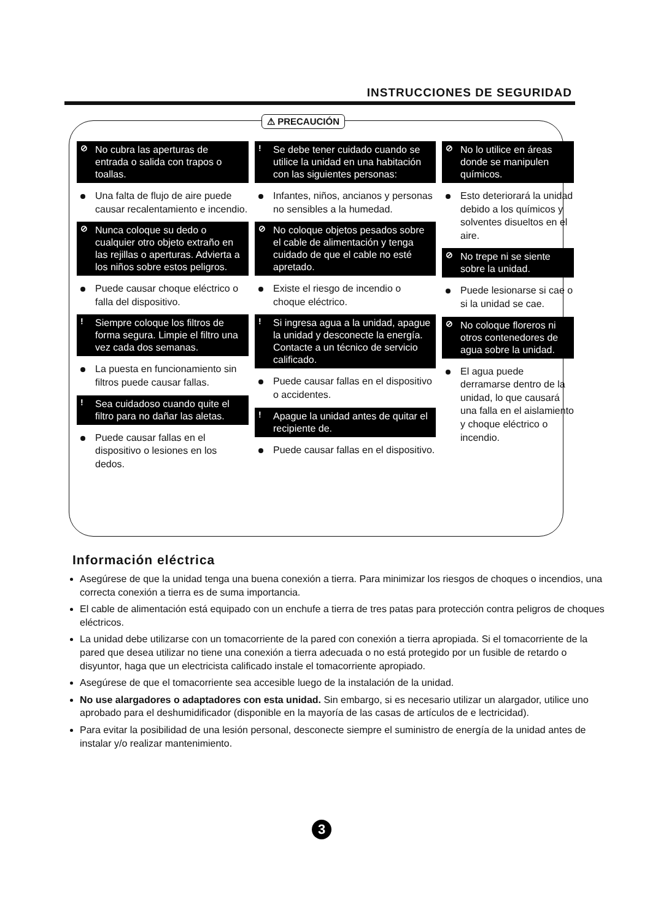INSTRUCCIONES DE SEGURIDAD
⚠ PRECAUCIÓN
⊘ No cubra las aperturas de entrada o salida con trapos o toallas.
Una falta de flujo de aire puede causar recalentamiento e incendio.
⊘ Nunca coloque su dedo o cualquier otro objeto extraño en las rejillas o aperturas. Advierta a los niños sobre estos peligros.
Puede causar choque eléctrico o falla del dispositivo.
! Siempre coloque los filtros de forma segura. Limpie el filtro una vez cada dos semanas.
La puesta en funcionamiento sin filtros puede causar fallas.
! Sea cuidadoso cuando quite el filtro para no dañar las aletas.
Puede causar fallas en el dispositivo o lesiones en los dedos.
! Se debe tener cuidado cuando se utilice la unidad en una habitación con las siguientes personas:
Infantes, niños, ancianos y personas no sensibles a la humedad.
⊘ No coloque objetos pesados sobre el cable de alimentación y tenga cuidado de que el cable no esté apretado.
Existe el riesgo de incendio o choque eléctrico.
! Si ingresa agua a la unidad, apague la unidad y desconecte la energía. Contacte a un técnico de servicio calificado.
Puede causar fallas en el dispositivo o accidentes.
! Apague la unidad antes de quitar el recipiente de.
Puede causar fallas en el dispositivo.
⊘ No lo utilice en áreas donde se manipulen químicos.
Esto deteriorará la unidad debido a los químicos y solventes disueltos en el aire.
⊘ No trepe ni se siente sobre la unidad.
Puede lesionarse si cae o si la unidad se cae.
⊘ No coloque floreros ni otros contenedores de agua sobre la unidad.
El agua puede derramarse dentro de la unidad, lo que causará una falla en el aislamiento y choque eléctrico o incendio.
Información eléctrica
Asegúrese de que la unidad tenga una buena conexión a tierra. Para minimizar los riesgos de choques o incendios, una correcta conexión a tierra es de suma importancia.
El cable de alimentación está equipado con un enchufe a tierra de tres patas para protección contra peligros de choques eléctricos.
La unidad debe utilizarse con un tomacorriente de la pared con conexión a tierra apropiada. Si el tomacorriente de la pared que desea utilizar no tiene una conexión a tierra adecuada o no está protegido por un fusible de retardo o disyuntor, haga que un electricista calificado instale el tomacorriente apropiado.
Asegúrese de que el tomacorriente sea accesible luego de la instalación de la unidad.
No use alargadores o adaptadores con esta unidad. Sin embargo, si es necesario utilizar un alargador, utilice uno aprobado para el deshumidificador (disponible en la mayoría de las casas de artículos de e lectricidad).
Para evitar la posibilidad de una lesión personal, desconecte siempre el suministro de energía de la unidad antes de instalar y/o realizar mantenimiento.
3